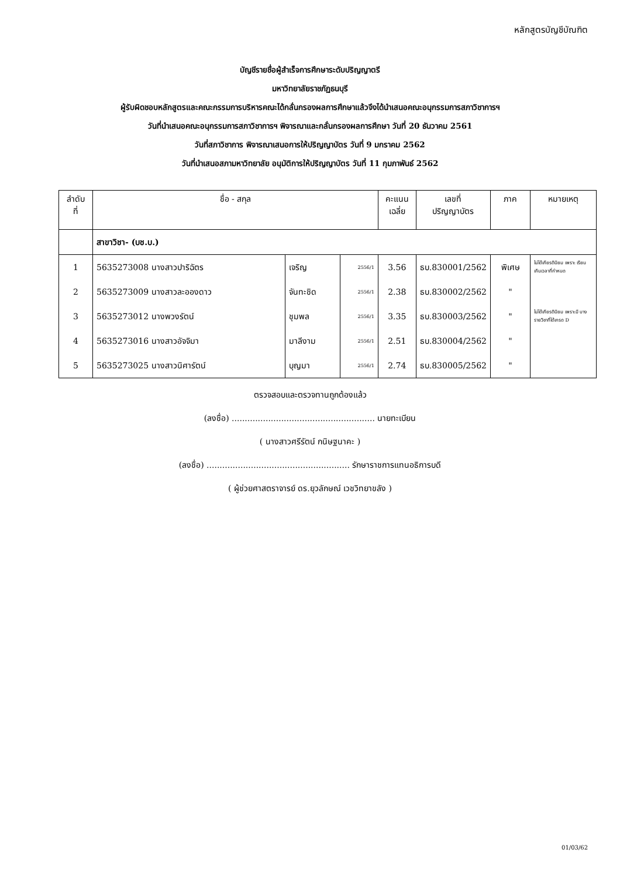หลักสูตรบัญชีบัณฑิต
บัญชีรายชื่อผู้สำเร็จการศึกษาระดับปริญญาตรี
มหาวิทยาลัยราชภัฏธนบุรี
ผู้รับผิดชอบหลักสูตรและคณะกรรมการบริหารคณะได้กลั่นกรองผลการศึกษาแล้วจึงได้นำเสนอคณะอนุกรรมการสภาวิชาการฯ
วันที่นำเสนอคณะอนุกรรมการสภาวิชาการฯ พิจารณาและกลั่นกรองผลการศึกษา วันที่ 20 ธันวาคม 2561
วันที่สภาวิชาการ พิจารณาเสนอการให้ปริญญาบัตร วันที่ 9 มกราคม 2562
วันที่นำเสนอสภามหาวิทยาลัย อนุมัติการให้ปริญญาบัตร วันที่ 11 กุมภาพันธ์ 2562
| ลำดับ ที่ | ชื่อ - สกุล | | | คะแนน เฉลี่ย | เลขที่ ปริญญาบัตร | ภาค | หมายเหตุ |
| --- | --- | --- | --- | --- | --- | --- | --- |
| | สาขาวิชา- (บช.บ.) | | | | | | |
| 1 | 5635273008 นางสาวปาริฉัตร | เจริญ | 2556/1 | 3.56 | ธบ.830001/2562 | พิเศษ | ไม่ได้เกียรตินิยม เพราะ เรียนเกินเวลาที่กำหนด |
| 2 | 5635273009 นางสาวละอองดาว | จันทะชิด | 2556/1 | 2.38 | ธบ.830002/2562 | " | |
| 3 | 5635273012 นางพวงรัตน์ | ชุมพล | 2556/1 | 3.35 | ธบ.830003/2562 | " | ไม่ได้เกียรตินิยม เพราะมี บางรายวิชาที่ได้เกรด D |
| 4 | 5635273016 นางสาวอัจจิมา | มาลีงาม | 2556/1 | 2.51 | ธบ.830004/2562 | " | |
| 5 | 5635273025 นางสาวนิศารัตน์ | บุญมา | 2556/1 | 2.74 | ธบ.830005/2562 | " | |
ตรวจสอบและตรวจทานถูกต้องแล้ว
(ลงชื่อ) ....................................................... นายทะเบียน
( นางสาวศรีรัตน์ กนิษฐนาคะ )
(ลงชื่อ) ....................................................... รักษาราชการแทนอธิการบดี
( ผู้ช่วยศาสตราจารย์ ดร.ยุวลักษณ์ เวชวิทยาขลัง )
01/03/62